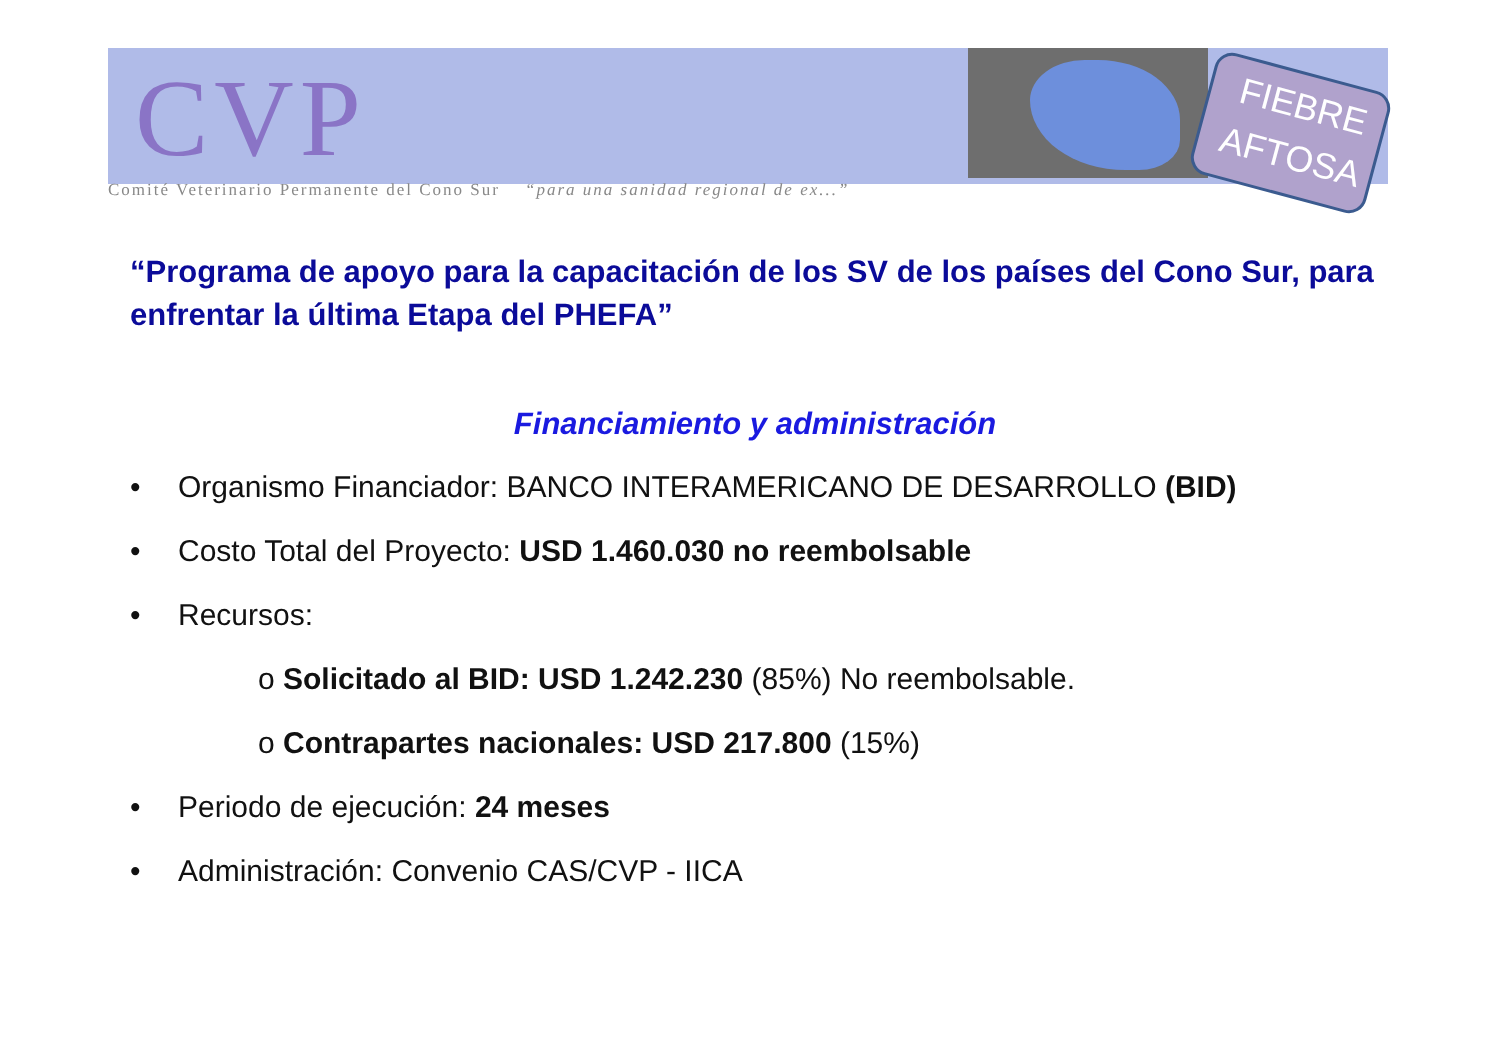CVP
Comité Veterinario Permanente del Cono Sur “para una sanidad regional de ex...”
FIEBRE
AFTOSA
“Programa de apoyo para la capacitación de los SV de los países del Cono Sur, para enfrentar la última Etapa del PHEFA”
Financiamiento y administración
• Organismo Financiador: BANCO INTERAMERICANO DE DESARROLLO (BID)
• Costo Total del Proyecto: USD 1.460.030 no reembolsable
• Recursos:
o Solicitado al BID: USD 1.242.230 (85%) No reembolsable.
o Contrapartes nacionales: USD 217.800 (15%)
• Periodo de ejecución: 24 meses
• Administración: Convenio CAS/CVP - IICA